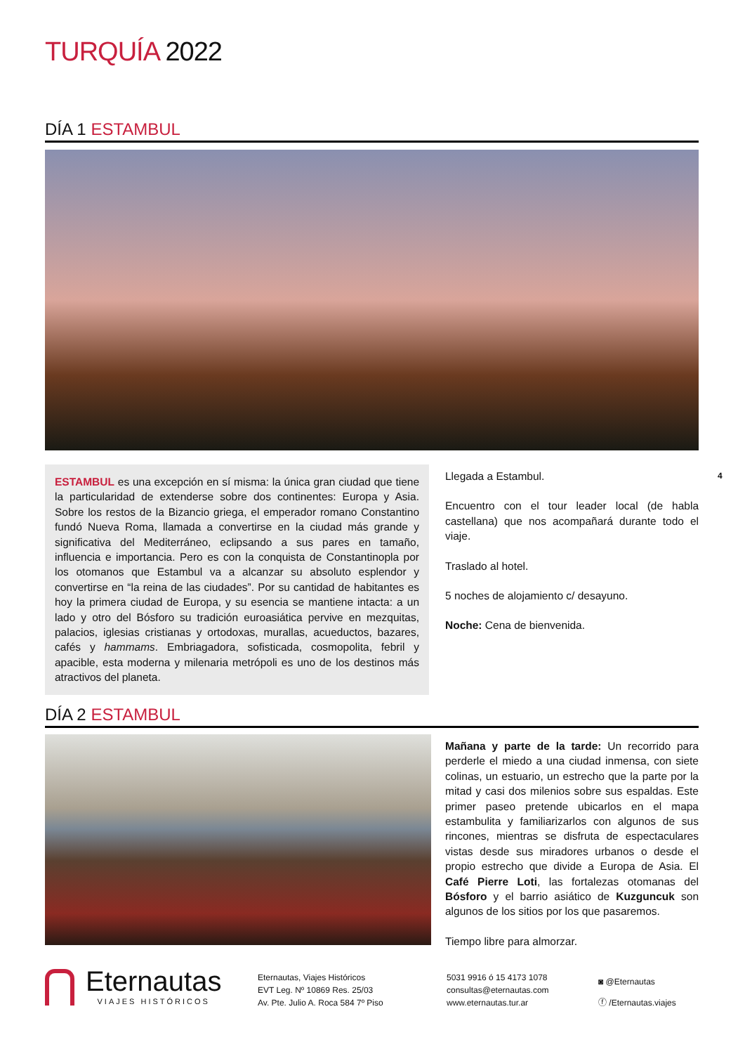TURQUÍA 2022
DÍA 1 ESTAMBUL
ESTAMBUL es una excepción en sí misma: la única gran ciudad que tiene la particularidad de extenderse sobre dos continentes: Europa y Asia. Sobre los restos de la Bizancio griega, el emperador romano Constantino fundó Nueva Roma, llamada a convertirse en la ciudad más grande y significativa del Mediterráneo, eclipsando a sus pares en tamaño, influencia e importancia. Pero es con la conquista de Constantinopla por los otomanos que Estambul va a alcanzar su absoluto esplendor y convertirse en “la reina de las ciudades”. Por su cantidad de habitantes es hoy la primera ciudad de Europa, y su esencia se mantiene intacta: a un lado y otro del Bósforo su tradición euroasiática pervive en mezquitas, palacios, iglesias cristianas y ortodoxas, murallas, acueductos, bazares, cafés y hammams. Embriagadora, sofisticada, cosmopolita, febril y apacible, esta moderna y milenaria metrópoli es uno de los destinos más atractivos del planeta.
Llegada a Estambul.
Encuentro con el tour leader local (de habla castellana) que nos acompañará durante todo el viaje.
Traslado al hotel.
5 noches de alojamiento c/ desayuno.
Noche: Cena de bienvenida.
4
DÍA 2 ESTAMBUL
Mañana y parte de la tarde: Un recorrido para perderle el miedo a una ciudad inmensa, con siete colinas, un estuario, un estrecho que la parte por la mitad y casi dos milenios sobre sus espaldas. Este primer paseo pretende ubicarlos en el mapa estambulita y familiarizarlos con algunos de sus rincones, mientras se disfruta de espectaculares vistas desde sus miradores urbanos o desde el propio estrecho que divide a Europa de Asia. El Café Pierre Loti, las fortalezas otomanas del Bósforo y el barrio asiático de Kuzguncuk son algunos de los sitios por los que pasaremos.
Tiempo libre para almorzar.
Eternautas
VIAJES HISTÓRICOS
Eternautas, Viajes Históricos
EVT Leg. Nº 10869 Res. 25/03
Av. Pte. Julio A. Roca 584 7º Piso
5031 9916 ó 15 4173 1078
consultas@eternautas.com
www.eternautas.tur.ar
◙ @Eternautas
ⓕ /Eternautas.viajes